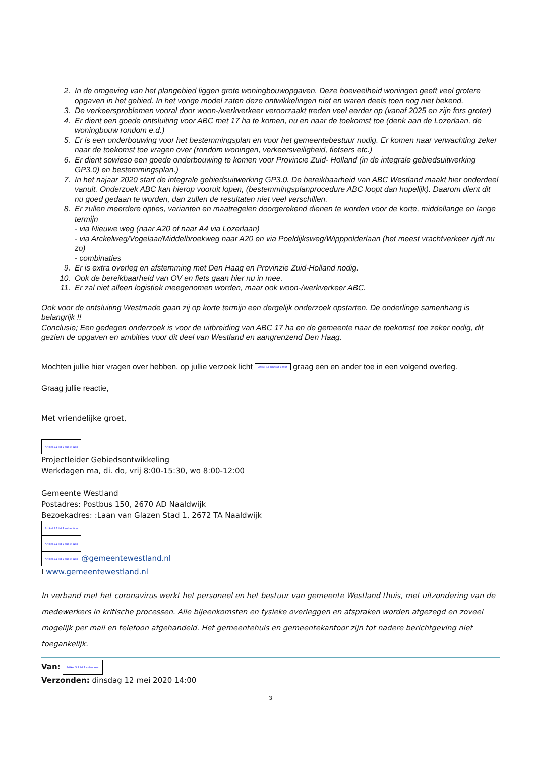2. In de omgeving van het plangebied liggen grote woningbouwopgaven. Deze hoeveelheid woningen geeft veel grotere opgaven in het gebied. In het vorige model zaten deze ontwikkelingen niet en waren deels toen nog niet bekend.
3. De verkeersproblemen vooral door woon-/werkverkeer veroorzaakt treden veel eerder op (vanaf 2025 en zijn fors groter)
4. Er dient een goede ontsluiting voor ABC met 17 ha te komen, nu en naar de toekomst toe (denk aan de Lozerlaan, de woningbouw rondom e.d.)
5. Er is een onderbouwing voor het bestemmingsplan en voor het gemeentebestuur nodig. Er komen naar verwachting zeker naar de toekomst toe vragen over (rondom woningen, verkeersveiligheid, fietsers etc.)
6. Er dient sowieso een goede onderbouwing te komen voor Provincie Zuid- Holland (in de integrale gebiedsuitwerking GP3.0) en bestemmingsplan.)
7. In het najaar 2020 start de integrale gebiedsuitwerking GP3.0. De bereikbaarheid van ABC Westland maakt hier onderdeel vanuit. Onderzoek ABC kan hierop vooruit lopen, (bestemmingsplanprocedure ABC loopt dan hopelijk). Daarom dient dit nu goed gedaan te worden, dan zullen de resultaten niet veel verschillen.
8. Er zullen meerdere opties, varianten en maatregelen doorgerekend dienen te worden voor de korte, middellange en lange termijn
- via Nieuwe weg (naar A20 of naar A4 via Lozerlaan)
- via Arckelweg/Vogelaar/Middelbroekweg naar A20 en via Poeldijksweg/Wipppolderlaan (het meest vrachtverkeer rijdt nu zo)
- combinaties
9. Er is extra overleg en afstemming met Den Haag en Provinzie Zuid-Holland nodig.
10. Ook de bereikbaarheid van OV en fiets gaan hier nu in mee.
11. Er zal niet alleen logistiek meegenomen worden, maar ook woon-/werkverkeer ABC.
Ook voor de ontsluiting Westmade gaan zij op korte termijn een dergelijk onderzoek opstarten. De onderlinge samenhang is belangrijk !!
Conclusie; Een gedegen onderzoek is voor de uitbreiding van ABC 17 ha en de gemeente naar de toekomst toe zeker nodig, dit gezien de opgaven en ambities voor dit deel van Westland en aangrenzend Den Haag.
Mochten jullie hier vragen over hebben, op jullie verzoek licht Artikel 5.1 lid 2 sub e Woo graag een en ander toe in een volgend overleg.
Graag jullie reactie,
Met vriendelijke groet,
Artikel 5.1 lid 2 sub e Woo
Projectleider Gebiedsontwikkeling
Werkdagen ma, di. do, vrij 8:00-15:30, wo 8:00-12:00
Gemeente Westland
Postadres: Postbus 150, 2670 AD Naaldwijk
Bezoekadres: :Laan van Glazen Stad 1, 2672 TA Naaldwijk
Artikel 5.1 lid 2 sub e Woo
Artikel 5.1 lid 2 sub e Woo
Artikel 5.1 lid 2 sub e Woo @gemeentewestland.nl
I www.gemeentewestland.nl
In verband met het coronavirus werkt het personeel en het bestuur van gemeente Westland thuis, met uitzondering van de medewerkers in kritische processen. Alle bijeenkomsten en fysieke overleggen en afspraken worden afgezegd en zoveel mogelijk per mail en telefoon afgehandeld. Het gemeentehuis en gemeentekantoor zijn tot nadere berichtgeving niet toegankelijk.
Van: Artikel 5.1 lid 2 sub e Woo
Verzonden: dinsdag 12 mei 2020 14:00
3